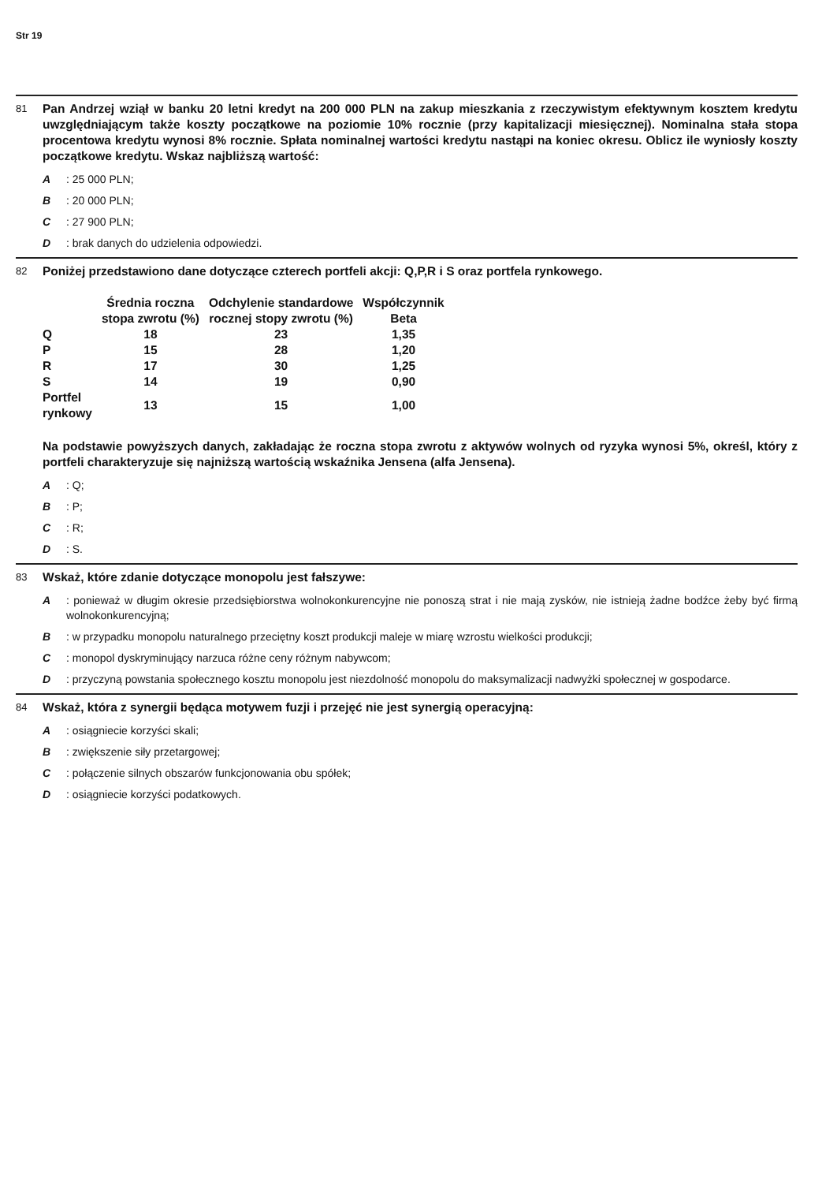Str 19
81
Pan Andrzej wziął w banku 20 letni kredyt na 200 000 PLN na zakup mieszkania z rzeczywistym efektywnym kosztem kredytu uwzględniającym także koszty początkowe na poziomie 10% rocznie (przy kapitalizacji miesięcznej). Nominalna stała stopa procentowa kredytu wynosi 8% rocznie. Spłata nominalnej wartości kredytu nastąpi na koniec okresu. Oblicz ile wyniosły koszty początkowe kredytu. Wskaz najbliższą wartość:
A: 25 000 PLN;
B: 20 000 PLN;
C: 27 900 PLN;
D: brak danych do udzielenia odpowiedzi.
82
Poniżej przedstawiono dane dotyczące czterech portfeli akcji: Q,P,R i S oraz portfela rynkowego.
| | Średnia roczna stopa zwrotu (%) | Odchylenie standardowe rocznej stopy zwrotu (%) | Współczynnik Beta |
| --- | --- | --- | --- |
| Q | 18 | 23 | 1,35 |
| P | 15 | 28 | 1,20 |
| R | 17 | 30 | 1,25 |
| S | 14 | 19 | 0,90 |
| Portfel rynkowy | 13 | 15 | 1,00 |
Na podstawie powyższych danych, zakładając że roczna stopa zwrotu z aktywów wolnych od ryzyka wynosi 5%, określ, który z portfeli charakteryzuje się najniższą wartością wskaźnika Jensena (alfa Jensena).
A: Q;
B: P;
C: R;
D: S.
83
Wskaż, które zdanie dotyczące monopolu jest fałszywe:
A: ponieważ w długim okresie przedsiębiorstwa wolnokonkurencyjne nie ponoszą strat i nie mają zysków, nie istnieją żadne bodźce żeby być firmą wolnokonkurencyjną;
B: w przypadku monopolu naturalnego przeciętny koszt produkcji maleje w miarę wzrostu wielkości produkcji;
C: monopol dyskryminujący narzuca różne ceny różnym nabywcom;
D: przyczyną powstania społecznego kosztu monopolu jest niezdolność monopolu do maksymalizacji nadwyżki społecznej w gospodarce.
84
Wskaż, która z synergii będąca motywem fuzji i przejęć nie jest synergią operacyjną:
A: osiągniecie korzyści skali;
B: zwiększenie siły przetargowej;
C: połączenie silnych obszarów funkcjonowania obu spółek;
D: osiągniecie korzyści podatkowych.